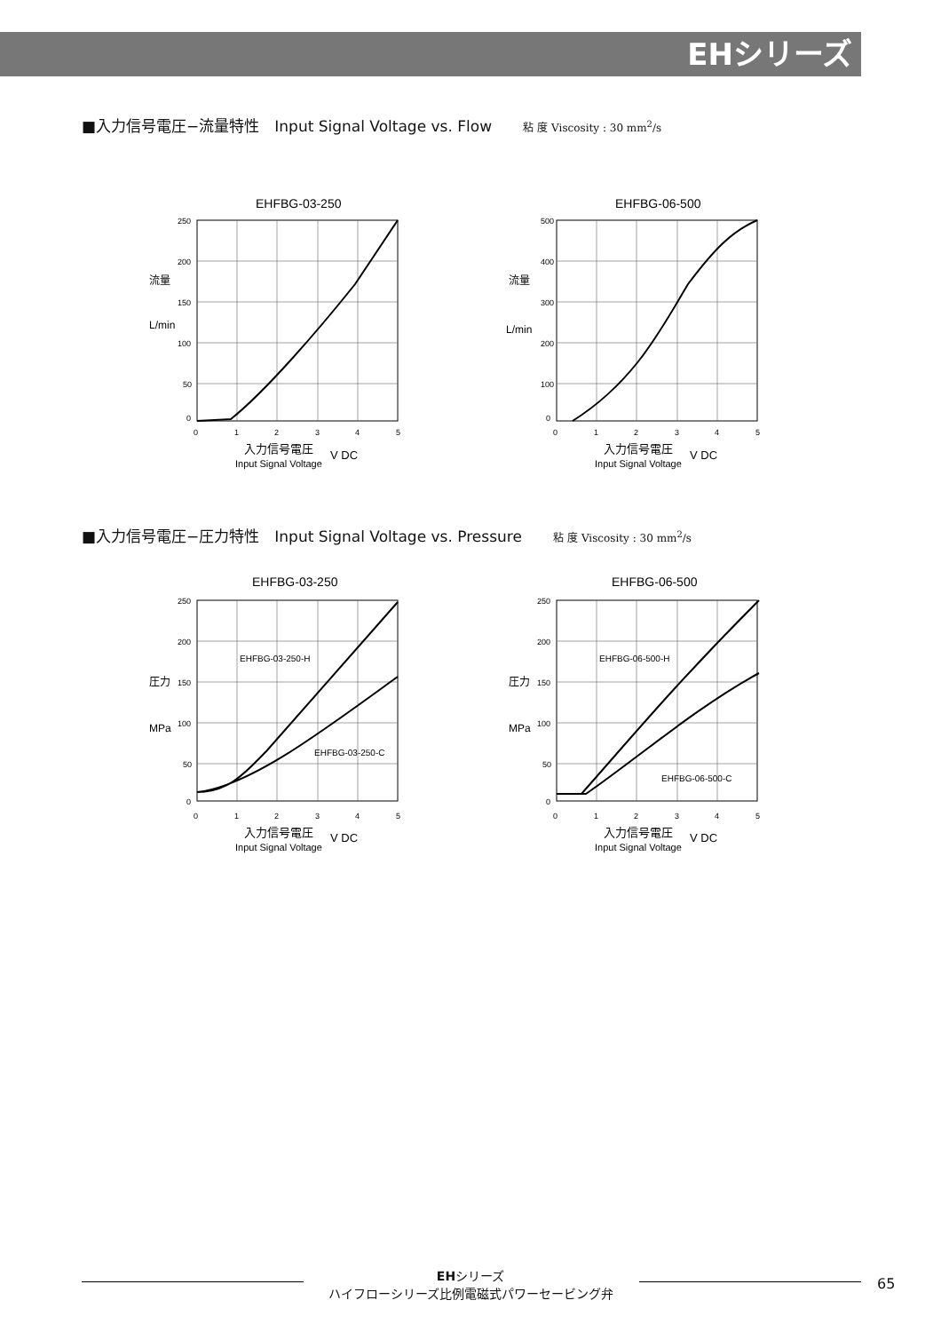EHシリーズ
■入力信号電圧−流量特性　Input Signal Voltage vs. Flow 粘 度 Viscosity : 30 mm<sup>2</sup>/s
EHFBG-03-250
250
200
150
100
50
0
0
1
2
3
4
5
流量
L/min
入力信号電圧
V DC
Input Signal Voltage
EHFBG-06-500
500
400
300
200
100
0
0
1
2
3
4
5
流量
L/min
入力信号電圧
V DC
Input Signal Voltage
■入力信号電圧−圧力特性　Input Signal Voltage vs. Pressure 粘 度 Viscosity : 30 mm<sup>2</sup>/s
EHFBG-03-250
250
200
150
100
50
0
0
1
2
3
4
5
EHFBG-03-250-H
EHFBG-03-250-C
圧力
MPa
入力信号電圧
V DC
Input Signal Voltage
EHFBG-06-500
250
200
150
100
50
0
0
1
2
3
4
5
EHFBG-06-500-H
EHFBG-06-500-C
圧力
MPa
入力信号電圧
V DC
Input Signal Voltage
EHシリーズ
ハイフローシリーズ比例電磁式パワーセービング弁
65